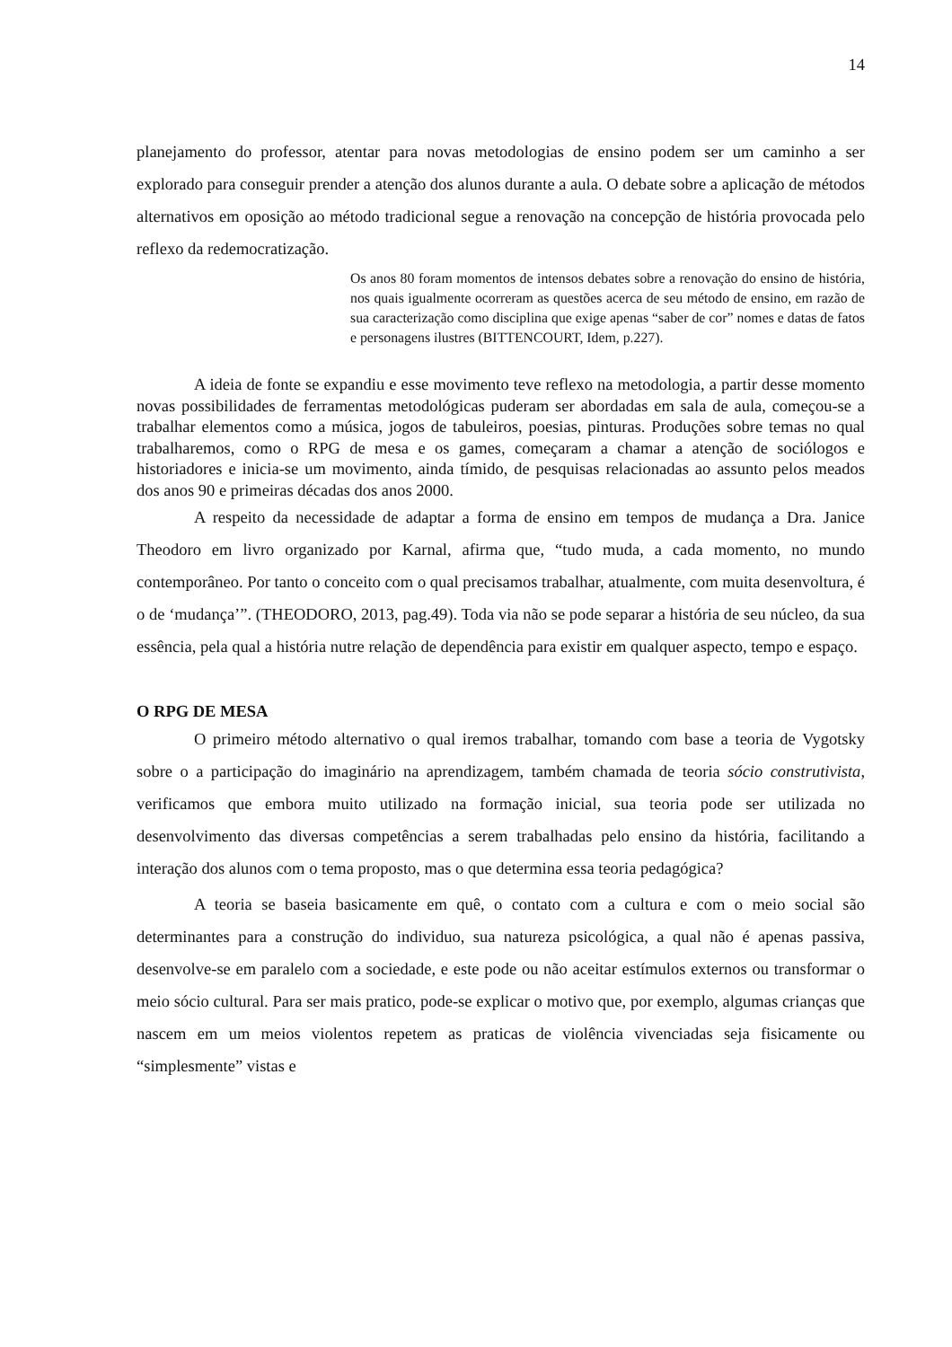14
planejamento do professor, atentar para novas metodologias de ensino podem ser um caminho a ser explorado para conseguir prender a atenção dos alunos durante a aula. O debate sobre a aplicação de métodos alternativos em oposição ao método tradicional segue a renovação na concepção de história provocada pelo reflexo da redemocratização.
Os anos 80 foram momentos de intensos debates sobre a renovação do ensino de história, nos quais igualmente ocorreram as questões acerca de seu método de ensino, em razão de sua caracterização como disciplina que exige apenas “saber de cor” nomes e datas de fatos e personagens ilustres (BITTENCOURT, Idem, p.227).
A ideia de fonte se expandiu e esse movimento teve reflexo na metodologia, a partir desse momento novas possibilidades de ferramentas metodológicas puderam ser abordadas em sala de aula, começou-se a trabalhar elementos como a música, jogos de tabuleiros, poesias, pinturas. Produções sobre temas no qual trabalharemos, como o RPG de mesa e os games, começaram a chamar a atenção de sociólogos e historiadores e inicia-se um movimento, ainda tímido, de pesquisas relacionadas ao assunto pelos meados dos anos 90 e primeiras décadas dos anos 2000.
A respeito da necessidade de adaptar a forma de ensino em tempos de mudança a Dra. Janice Theodoro em livro organizado por Karnal, afirma que, “tudo muda, a cada momento, no mundo contemporâneo. Por tanto o conceito com o qual precisamos trabalhar, atualmente, com muita desenvoltura, é o de ‘mudança’”. (THEODORO, 2013, pag.49). Toda via não se pode separar a história de seu núcleo, da sua essência, pela qual a história nutre relação de dependência para existir em qualquer aspecto, tempo e espaço.
O RPG DE MESA
O primeiro método alternativo o qual iremos trabalhar, tomando com base a teoria de Vygotsky sobre o a participação do imaginário na aprendizagem, também chamada de teoria sócio construtivista, verificamos que embora muito utilizado na formação inicial, sua teoria pode ser utilizada no desenvolvimento das diversas competências a serem trabalhadas pelo ensino da história, facilitando a interação dos alunos com o tema proposto, mas o que determina essa teoria pedagógica?
A teoria se baseia basicamente em quê, o contato com a cultura e com o meio social são determinantes para a construção do individuo, sua natureza psicológica, a qual não é apenas passiva, desenvolve-se em paralelo com a sociedade, e este pode ou não aceitar estímulos externos ou transformar o meio sócio cultural. Para ser mais pratico, pode-se explicar o motivo que, por exemplo, algumas crianças que nascem em um meios violentos repetem as praticas de violência vivenciadas seja fisicamente ou “simplesmente” vistas e